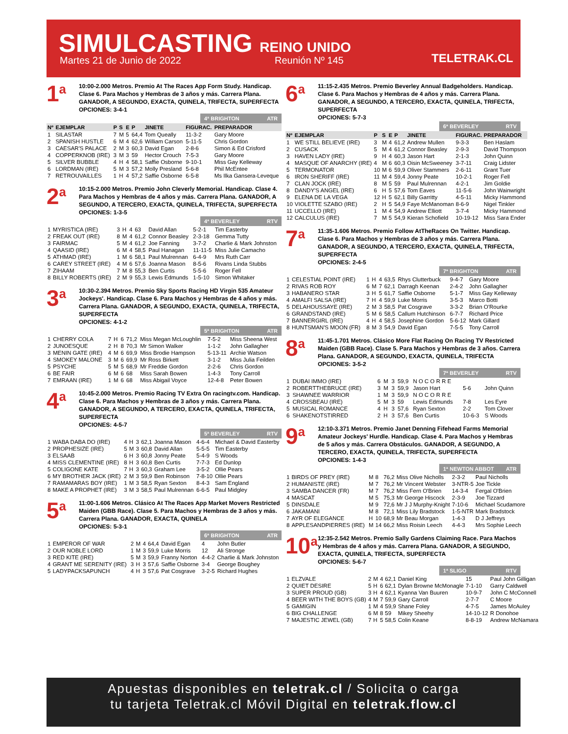SIMULCASTING REINO UNIDO
Martes 21 de Junio de 2022 Reunión Nº 145 TELETRAK.CL
1<sup>a</sup>
10:00-2.000 Metros. Premio At The Races App Form Study. Handicap. Clase 6. Para Machos y Hembras de 3 años y más. Carrera Plana. GANADOR, A SEGUNDO, EXACTA, QUINELA, TRIFECTA, SUPERFECTA
OPCIONES: 3-4-1
4ª BRIGHTON ATR
| Nº | EJEMPLAR | P | S | E | P | JINETE | FIGURAC. | PREPARADOR |
| --- | --- | --- | --- | --- | --- | --- | --- | --- |
| 1 | SILASTAR | 7 | M | 5 | 64,4 | Tom Queally | 11-3-2 | Gary Moore |
| 2 | SPANISH HUSTLE | 6 | M | 4 | 62,6 | William Carson | 5-11-5 | Chris Gordon |
| 3 | CAESAR'S PALACE | 2 | M | 3 | 60,3 | David Egan | 2-8-6 | Simon & Ed Crisford |
| 4 | COPPERKNOB (IRE) | 3 | M | 3 | 59 | Hector Crouch | 7-5-3 | Gary Moore |
| 5 | SILVER BUBBLE | 4 | H | 4 | 58,1 | Saffie Osborne | 9-10-1 | Miss Gay Kelleway |
| 6 | LORDMAN (IRE) | 5 | M | 3 | 57,2 | Molly Presland | 5-6-8 | Phil McEntee |
| 7 | RETROUVAILLES | 1 | H | 4 | 57,2 | Saffie Osborne | 6-5-8 | Ms Ilka Gansera-Leveque |
2<sup>a</sup>
10:15-2.000 Metros. Premio John Cleverly Memorial. Handicap. Clase 4. Para Machos y Hembras de 4 años y más. Carrera Plana. GANADOR, A SEGUNDO, A TERCERO, EXACTA, QUINELA, TRIFECTA, SUPERFECTA
OPCIONES: 1-3-5
4ª BEVERLEY RTV
| 1 | MYRISTICA (IRE) | 3 | H | 4 | 63 | David Allan | 5-2-1 | Tim Easterby |
| 2 | FREAK OUT (IRE) | 8 | M | 4 | 61,2 | Connor Beasley | 2-3-18 | Gemma Tutty |
| 3 | FAIRMAC | 5 | M | 4 | 61,2 | Joe Fanning | 3-7-2 | Charlie & Mark Johnston |
| 4 | QAASID (IRE) | 6 | M | 4 | 58,5 | Paul Hanagan | 11-11-5 | Miss Julie Camacho |
| 5 | ATHMAD (IRE) | 1 | M | 6 | 58,1 | Paul Mulrennan | 6-4-9 | Mrs Ruth Carr |
| 6 | CAREY STREET (IRE) | 4 | M | 6 | 57,6 | Joanna Mason | 8-5-6 | Rivans Linda Stubbs |
| 7 | ZIHAAM | 7 | M | 8 | 55,3 | Ben Curtis | 5-5-6 | Roger Fell |
| 8 | BILLY ROBERTS (IRE) | 2 | M | 9 | 55,3 | Lewis Edmunds | 1-5-10 | Simon Whitaker |
3<sup>a</sup>
10:30-2.394 Metros. Premio Sky Sports Racing HD Virgin 535 Amateur Jockeys'. Handicap. Clase 6. Para Machos y Hembras de 4 años y más. Carrera Plana. GANADOR, A SEGUNDO, EXACTA, QUINELA, TRIFECTA, SUPERFECTA
OPCIONES: 4-1-2
5ª BRIGHTON ATR
| 1 | CHERRY COLA | 7 | H | 6 | 71,2 | Miss Megan McLoughlin | 7-5-2 | Miss Sheena West |
| 2 | JUNOESQUE | 2 | H | 8 | 70,3 | Mr Simon Walker | 1-1-2 | John Gallagher |
| 3 | MENIN GATE (IRE) | 4 | M | 6 | 69,9 | Miss Brodie Hampson | 5-13-11 | Archie Watson |
| 4 | SMOKEY MALONE | 3 | M | 6 | 69,9 | Mr Ross Birkett | 3-1-2 | Miss Julia Feilden |
| 5 | PSYCHE | 5 | M | 5 | 68,9 | Mr Freddie Gordon | 2-2-6 | Chris Gordon |
| 6 | BE FAIR | 6 | M | 6 | 68 | Miss Sarah Bowen | 1-4-3 | Tony Carroll |
| 7 | EMRAAN (IRE) | 1 | M | 6 | 68 | Miss Abigail Voyce | 12-4-8 | Peter Bowen |
4<sup>a</sup>
10:45-2.000 Metros. Premio Racing TV Extra On racingtv.com. Handicap. Clase 6. Para Machos y Hembras de 3 años y más. Carrera Plana. GANADOR, A SEGUNDO, A TERCERO, EXACTA, QUINELA, TRIFECTA, SUPERFECTA
OPCIONES: 4-5-7
5ª BEVERLEY RTV
| 1 | WABA DABA DO (IRE) | 4 | H | 3 | 62,1 | Joanna Mason | 4-6-4 | Michael & David Easterby |
| 2 | PROPHESIZE (IRE) | 5 | M | 3 | 60,8 | David Allan | 5-5-5 | Tim Easterby |
| 3 | ELSAAB | 6 | H | 3 | 60,8 | Jonny Peate | 5-4-9 | S Woods |
| 4 | MISS CLEMENTINE (IRE) | 8 | H | 3 | 60,8 | Ben Curtis | 7-7-3 | Ed Dunlop |
| 5 | COLIGONE KATE | 7 | H | 3 | 60,3 | Graham Lee | 3-5-2 | Ollie Pears |
| 6 | MY BROTHER JACK (IRE) | 2 | M | 3 | 59,9 | Ben Robinson | 7-8-10 | Ollie Pears |
| 7 | RAMAMARAS BOY (IRE) | 1 | M | 3 | 58,5 | Ryan Sexton | 8-4-3 | Sam England |
| 8 | MAKE A PROPHET (IRE) | 3 | M | 3 | 58,5 | Paul Mulrennan | 6-6-5 | Paul Midgley |
5<sup>a</sup>
11:00-1.606 Metros. Clásico At The Races App Market Movers Restricted Maiden (GBB Race). Clase 5. Para Machos y Hembras de 3 años y más. Carrera Plana. GANADOR, EXACTA, QUINELA
OPCIONES: 5-3-1
6ª BRIGHTON ATR
| 1 | EMPEROR OF WAR | 2 | M | 4 | 64,4 | David Egan | 4 | John Butler |
| 2 | OUR NOBLE LORD | 1 | M | 3 | 59,9 | Luke Morris | 12 | Ali Stronge |
| 3 | RED KITE (IRE) | 5 | M | 3 | 59,9 | Franny Norton | 4-4-2 | Charlie & Mark Johnston |
| 4 | GRANT ME SERENITY (IRE) | 3 | H | 3 | 57,6 | Saffie Osborne | 3-4 | George Boughey |
| 5 | LADYPACKSAPUNCH | 4 | H | 3 | 57,6 | Pat Cosgrave | 3-2-5 | Richard Hughes |
6<sup>a</sup>
11:15-2.435 Metros. Premio Beverley Annual Badgeholders. Handicap. Clase 6. Para Machos y Hembras de 4 años y más. Carrera Plana. GANADOR, A SEGUNDO, A TERCERO, EXACTA, QUINELA, TRIFECTA, SUPERFECTA
OPCIONES: 5-7-3
6ª BEVERLEY RTV
| Nº | EJEMPLAR | P | S | E | P | JINETE | FIGURAC. | PREPARADOR |
| --- | --- | --- | --- | --- | --- | --- | --- | --- |
| 1 | WE STILL BELIEVE (IRE) | 3 | M | 4 | 61,2 | Andrew Mullen | 9-3-3 | Ben Haslam |
| 2 | CUSACK | 5 | M | 4 | 61,2 | Connor Beasley | 2-9-3 | David Thompson |
| 3 | HAVEN LADY (IRE) | 9 | H | 4 | 60,3 | Jason Hart | 2-1-3 | John Quinn |
| 4 | MASQUE OF ANARCHY (IRE) | 4 | M | 6 | 60,3 | Oisin McSweeney | 3-7-11 | Craig Lidster |
| 5 | TERMONATOR | 10 | M | 6 | 59,9 | Oliver Stammers | 2-6-11 | Grant Tuer |
| 6 | IRON SHERIFF (IRE) | 11 | M | 4 | 59,4 | Jonny Peate | 10-2-1 | Roger Fell |
| 7 | CLAN JOCK (IRE) | 8 | M | 5 | 59 | Paul Mulrennan | 4-2-1 | Jim Goldie |
| 8 | DANDY'S ANGEL (IRE) | 6 | H | 5 | 57,6 | Tom Eaves | 11-5-6 | John Wainwright |
| 9 | ELENA DE LA VEGA | 12 | H | 5 | 62,1 | Billy Garritty | 4-5-11 | Micky Hammond |
| 10 | VIOLETTE SZABO (IRE) | 2 | H | 5 | 54,9 | Faye McManoman | 8-6-9 | Nigel Tinkler |
| 11 | UCCELLO (IRE) | 1 | M | 4 | 54,9 | Andrew Elliott | 3-7-4 | Micky Hammond |
| 12 | CALCULUS (IRE) | 7 | M | 5 | 54,9 | Kieran Schofield | 10-19-12 | Miss Sara Ender |
7<sup>a</sup>
11:35-1.606 Metros. Premio Follow AtTheRaces On Twitter. Handicap. Clase 6. Para Machos y Hembras de 3 años y más. Carrera Plana. GANADOR, A SEGUNDO, A TERCERO, EXACTA, QUINELA, TRIFECTA, SUPERFECTA
OPCIONES: 2-4-5
7ª BRIGHTON ATR
| 1 | CELESTIAL POINT (IRE) | 1 | H | 4 | 63,5 | Rhys Clutterbuck | 9-4-7 | Gary Moore |
| 2 | RIVAS ROB ROY | 6 | M | 7 | 62,1 | Darragh Keenan | 2-4-2 | John Gallagher |
| 3 | HABANERO STAR | 3 | H | 5 | 61,7 | Saffie Osborne | 5-1-7 | Miss Gay Kelleway |
| 4 | AMALFI SALSA (IRE) | 7 | H | 4 | 59,9 | Luke Morris | 3-5-3 | Marco Botti |
| 5 | DELAHOUSSAYE (IRE) | 2 | M | 3 | 58,5 | Pat Cosgrave | 3-3-2 | Brian O'Rourke |
| 6 | GRANDSTAND (IRE) | 5 | M | 6 | 58,5 | Callum Hutchinson | 6-7-7 | Richard Price |
| 7 | BANNERGIRL (IRE) | 4 | H | 4 | 58,5 | Josephine Gordon | 5-6-12 | Mark Gillard |
| 8 | HUNTSMAN'S MOON (FR) | 8 | M | 3 | 54,9 | David Egan | 7-5-5 | Tony Carroll |
8<sup>a</sup>
11:45-1.701 Metros. Clásico More Flat Racing On Racing TV Restricted Maiden (GBB Race). Clase 5. Para Machos y Hembras de 3 años. Carrera Plana. GANADOR, A SEGUNDO, EXACTA, QUINELA, TRIFECTA
OPCIONES: 3-5-2
7ª BEVERLEY RTV
| 1 | DUBAI IMMO (IRE) | 6 | M | 3 | 59,9 | N O C O R R E | | |
| 2 | ROBERTTHEBRUCE (IRE) | 3 | M | 3 | 59,9 | Jason Hart | 5-6 | John Quinn |
| 3 | SHAWNEE WARRIOR | 1 | M | 3 | 59,9 | N O C O R R E | | |
| 4 | CROSSBEAU (IRE) | 5 | M | 3 | 59 | Lewis Edmunds | 7-8 | Les Eyre |
| 5 | MUSICAL ROMANCE | 4 | H | 3 | 57,6 | Ryan Sexton | 2-2 | Tom Clover |
| 6 | SHAKENOTSTIRRED | 2 | H | 3 | 57,6 | Ben Curtis | 10-6-3 | S Woods |
9<sup>a</sup>
12:10-3.371 Metros. Premio Janet Denning Fifehead Farms Memorial Amateur Jockeys' Hurdle. Handicap. Clase 4. Para Machos y Hembras de 5 años y más. Carrera Obstáculos. GANADOR, A SEGUNDO, A TERCERO, EXACTA, QUINELA, TRIFECTA, SUPERFECTA
OPCIONES: 1-4-3
1ª NEWTON ABBOT ATR
| 1 | BIRDS OF PREY (IRE) | | M | 8 | 76,2 | Miss Olive Nicholls | 2-3-2 | Paul Nicholls |
| 2 | HUMANISTE (IRE) | | M | 7 | 76,2 | Mr Vincent Webster | 3-NTR-5 | Joe Tickle |
| 3 | SAMBA DANCER (FR) | | M | 7 | 76,2 | Miss Fern O'Brien | 14-3-4 | Fergal O'Brien |
| 4 | MASCAT | | M | 5 | 75,3 | Mr George Hiscock | 2-3-9 | Joe Tizzard |
| 5 | DINSDALE | | M | 9 | 72,6 | Mr J J Murphy-Knight | 7-10-6 | Michael Scudamore |
| 6 | JAKAMANI | | M | 8 | 72,1 | Miss Lily Bradstock | 1-5-NTR | Mark Bradstock |
| 7 | AYR OF ELEGANCE | | H | 10 | 68,9 | Mr Beau Morgan | 1-4-3 | D J Jeffreys |
| 8 | APPLESANDPIERRES (IRE) | | M | 14 | 66,2 | Miss Roisin Leech | 4-4-3 | Mrs Sophie Leech |
10<sup>a</sup>
12:35-2.542 Metros. Premio Sally Gardens Claiming Race. Para Machos y Hembras de 4 años y más. Carrera Plana. GANADOR, A SEGUNDO, EXACTA, QUINELA, TRIFECTA, SUPERFECTA
OPCIONES: 5-6-7
1ª SLIGO RTV
| 1 | ELZVALE | 2 | M | 4 | 62,1 | Daniel King | 15 | Paul John Gilligan |
| 2 | QUIET DESIRE | 5 | H | 6 | 62,1 | Dylan Browne McMonagle | 7-1-10 | Garry Caldwell |
| 3 | SUPER PROUD (GB) | 3 | H | 4 | 62,1 | Kyanna Van Buuren | 10-9-7 | John C McConnell |
| 4 | BEER WITH THE BOYS (GB) | 4 | M | 7 | 59,9 | Gary Carroll | 2-7-7 | C Moore |
| 5 | GAMIGIN | 1 | M | 4 | 59,9 | Shane Foley | 4-7-5 | James McAuley |
| 6 | BIG CHALLENGE | 6 | M | 8 | 59 | Mikey Sheehy | 14-10-12 | R Donohoe |
| 7 | MAJESTIC JEWEL (GB) | 7 | H | 5 | 58,5 | Colin Keane | 8-8-19 | Andrew McNamara |
Apuestas disponibles en teletrak.cl / Solicita o carga
tu tarjeta Teletrak.cl Móvil Digital en teletrak.flow.cl